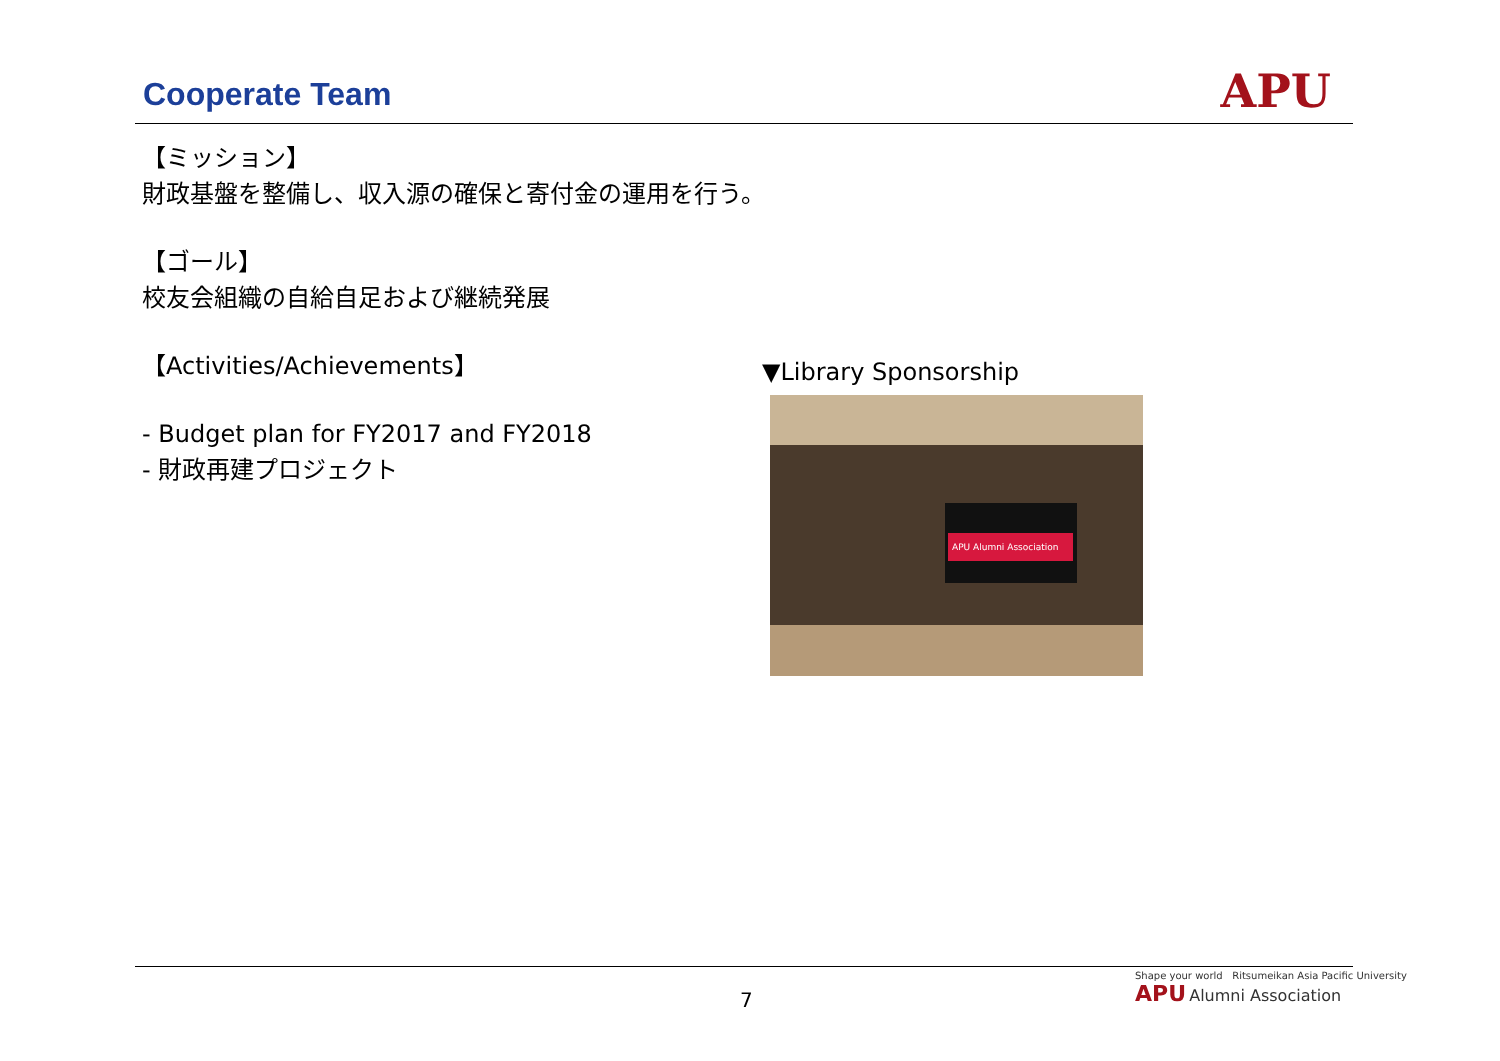Cooperate Team APU
【ミッション】
財政基盤を整備し、収入源の確保と寄付金の運用を行う。
【ゴール】
校友会組織の自給自足および継続発展
【Activities/Achievements】
- Budget plan for FY2017 and FY2018
- 財政再建プロジェクト
▼Library Sponsorship
APU Alumni Association
7
Shape your world Ritsumeikan Asia Pacific University
APU Alumni Association